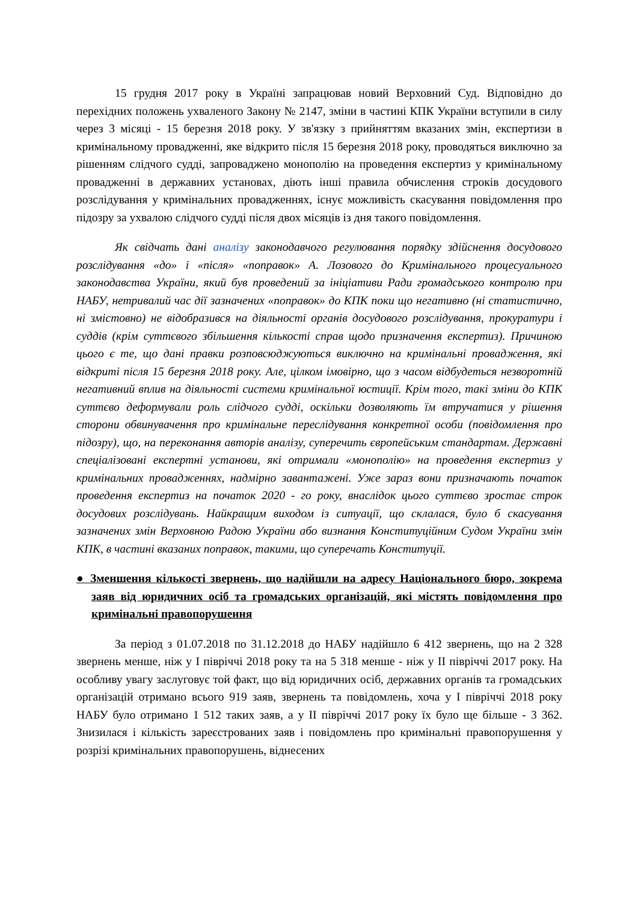15 грудня 2017 року в Україні запрацював новий Верховний Суд. Відповідно до перехідних положень ухваленого Закону № 2147, зміни в частині КПК України вступили в силу через 3 місяці - 15 березня 2018 року. У зв'язку з прийняттям вказаних змін, експертизи в кримінальному провадженні, яке відкрито після 15 березня 2018 року, проводяться виключно за рішенням слідчого судді, запроваджено монополію на проведення експертиз у кримінальному провадженні в державних установах, діють інші правила обчислення строків досудового розслідування у кримінальних провадженнях, існує можливість скасування повідомлення про підозру за ухвалою слідчого судді після двох місяців із дня такого повідомлення.
Як свідчать дані аналізу законодавчого регулювання порядку здійснення досудового розслідування «до» і «після» «поправок» А. Лозового до Кримінального процесуального законодавства України, який був проведений за ініціативи Ради громадського контролю при НАБУ, нетривалий час дії зазначених «поправок» до КПК поки що негативно (ні статистично, ні змістовно) не відобразився на діяльності органів досудового розслідування, прокуратури і суддів (крім суттєвого збільшення кількості справ щодо призначення експертиз). Причиною цього є те, що дані правки розповсюджуються виключно на кримінальні провадження, які відкриті після 15 березня 2018 року. Але, цілком імовірно, що з часом відбудеться незворотній негативний вплив на діяльності системи кримінальної юстиції. Крім того, такі зміни до КПК суттєво деформували роль слідчого судді, оскільки дозволяють їм втручатися у рішення сторони обвинувачення про кримінальне переслідування конкретної особи (повідомлення про підозру), що, на переконання авторів аналізу, суперечить європейським стандартам. Державні спеціалізовані експертні установи, які отримали «монополію» на проведення експертиз у кримінальних провадженнях, надмірно завантажені. Уже зараз вони призначають початок проведення експертиз на початок 2020 - го року, внаслідок цього суттєво зростає строк досудових розслідувань. Найкращим виходом із ситуації, що склалася, було б скасування зазначених змін Верховною Радою України або визнання Конституційним Судом України змін КПК, в частині вказаних поправок, такими, що суперечать Конституції.
● Зменшення кількості звернень, що надійшли на адресу Національного бюро, зокрема заяв від юридичних осіб та громадських організацій, які містять повідомлення про кримінальні правопорушення
За період з 01.07.2018 по 31.12.2018 до НАБУ надійшло 6 412 звернень, що на 2 328 звернень менше, ніж у І півріччі 2018 року та на 5 318 менше - ніж у ІІ півріччі 2017 року. На особливу увагу заслуговує той факт, що від юридичних осіб, державних органів та громадських організацій отримано всього 919 заяв, звернень та повідомлень, хоча у І півріччі 2018 року НАБУ було отримано 1 512 таких заяв, а у ІІ півріччі 2017 року їх було ще більше - 3 362. Знизилася і кількість зареєстрованих заяв і повідомлень про кримінальні правопорушення у розрізі кримінальних правопорушень, віднесених